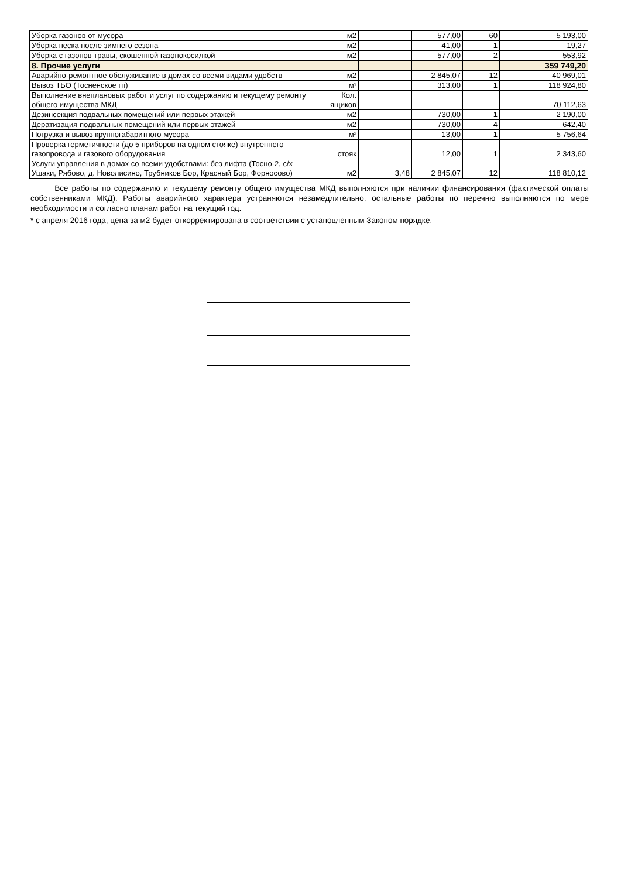| Уборка газонов от мусора | м2 | | 577,00 | 60 | 5 193,00 |
| Уборка песка после зимнего сезона | м2 | | 41,00 | 1 | 19,27 |
| Уборка с газонов травы, скошенной газонокосилкой | м2 | | 577,00 | 2 | 553,92 |
| 8. Прочие услуги | | | | | 359 749,20 |
| Аварийно-ремонтное обслуживание в домах со всеми видами удобств | м2 | | 2 845,07 | 12 | 40 969,01 |
| Вывоз ТБО (Тосненское гп) | м³ | | 313,00 | 1 | 118 924,80 |
| Выполнение внеплановых работ и услуг по содержанию и текущему ремонту общего имущества МКД | Кол. ящиков | | | | 70 112,63 |
| Дезинсекция подвальных помещений или первых этажей | м2 | | 730,00 | 1 | 2 190,00 |
| Дератизация подвальных помещений или первых этажей | м2 | | 730,00 | 4 | 642,40 |
| Погрузка и вывоз крупногабаритного мусора | м³ | | 13,00 | 1 | 5 756,64 |
| Проверка герметичности (до 5 приборов на одном стояке) внутреннего газопровода и газового оборудования | стояк | | 12,00 | 1 | 2 343,60 |
| Услуги управления в домах со всеми удобствами: без лифта (Тосно-2, с/х Ушаки, Рябово, д. Новолисино, Трубников Бор, Красный Бор, Форносово) | м2 | 3,48 | 2 845,07 | 12 | 118 810,12 |
Все работы по содержанию и текущему ремонту общего имущества МКД выполняются при наличии финансирования (фактической оплаты собственниками МКД). Работы аварийного характера устраняются незамедлительно, остальные работы по перечню выполняются по мере необходимости и согласно планам работ на текущий год.
* с апреля 2016 года, цена за м2 будет откорректирована в соответствии с установленным Законом порядке.